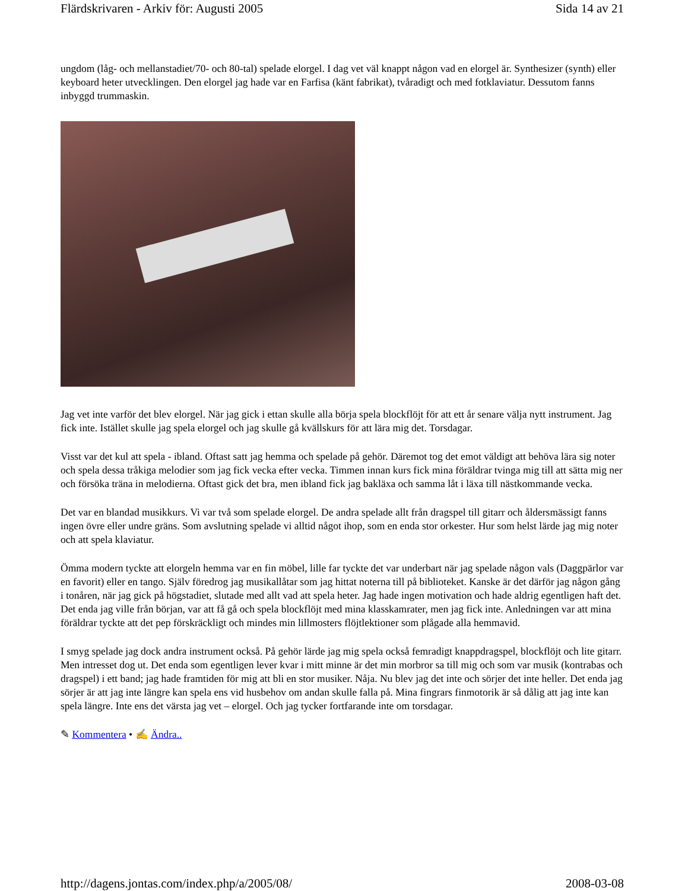Flärdskrivaren - Arkiv för: Augusti 2005 Sida 14 av 21
ungdom (låg- och mellanstadiet/70- och 80-tal) spelade elorgel. I dag vet väl knappt någon vad en elorgel är. Synthesizer (synth) eller keyboard heter utvecklingen. Den elorgel jag hade var en Farfisa (känt fabrikat), tvåradigt och med fotklaviatur. Dessutom fanns inbyggd trummaskin.
Jag vet inte varför det blev elorgel. När jag gick i ettan skulle alla börja spela blockflöjt för att ett år senare välja nytt instrument. Jag fick inte. Istället skulle jag spela elorgel och jag skulle gå kvällskurs för att lära mig det. Torsdagar.
Visst var det kul att spela - ibland. Oftast satt jag hemma och spelade på gehör. Däremot tog det emot väldigt att behöva lära sig noter och spela dessa tråkiga melodier som jag fick vecka efter vecka. Timmen innan kurs fick mina föräldrar tvinga mig till att sätta mig ner och försöka träna in melodierna. Oftast gick det bra, men ibland fick jag bakläxa och samma låt i läxa till nästkommande vecka.
Det var en blandad musikkurs. Vi var två som spelade elorgel. De andra spelade allt från dragspel till gitarr och åldersmässigt fanns ingen övre eller undre gräns. Som avslutning spelade vi alltid något ihop, som en enda stor orkester. Hur som helst lärde jag mig noter och att spela klaviatur.
Ömma modern tyckte att elorgeln hemma var en fin möbel, lille far tyckte det var underbart när jag spelade någon vals (Daggpärlor var en favorit) eller en tango. Själv föredrog jag musikallåtar som jag hittat noterna till på biblioteket. Kanske är det därför jag någon gång i tonåren, när jag gick på högstadiet, slutade med allt vad att spela heter. Jag hade ingen motivation och hade aldrig egentligen haft det. Det enda jag ville från början, var att få gå och spela blockflöjt med mina klasskamrater, men jag fick inte. Anledningen var att mina föräldrar tyckte att det pep förskräckligt och mindes min lillmosters flöjtlektioner som plågade alla hemmavid.
I smyg spelade jag dock andra instrument också. På gehör lärde jag mig spela också femradigt knappdragspel, blockflöjt och lite gitarr. Men intresset dog ut. Det enda som egentligen lever kvar i mitt minne är det min morbror sa till mig och som var musik (kontrabas och dragspel) i ett band; jag hade framtiden för mig att bli en stor musiker. Nåja. Nu blev jag det inte och sörjer det inte heller. Det enda jag sörjer är att jag inte längre kan spela ens vid husbehov om andan skulle falla på. Mina fingrars finmotorik är så dålig att jag inte kan spela längre. Inte ens det värsta jag vet – elorgel. Och jag tycker fortfarande inte om torsdagar.
✎ Kommentera • ✍ Ändra..
http://dagens.jontas.com/index.php/a/2005/08/ 2008-03-08